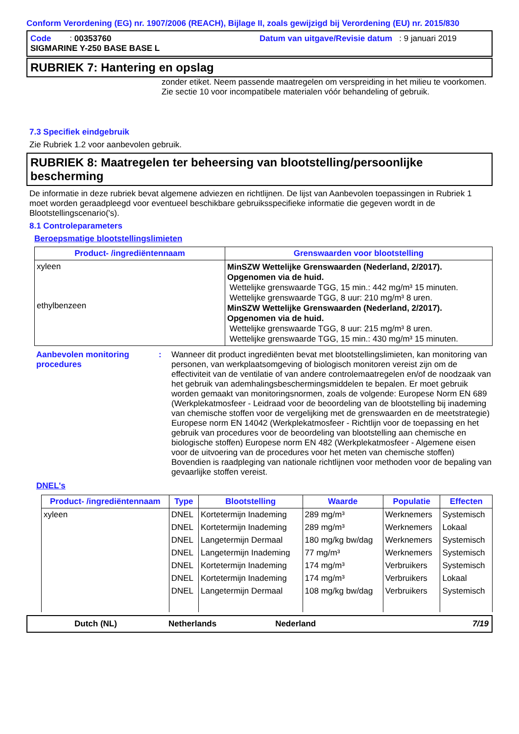Conform Verordening (EG) nr. 1907/2006 (REACH), Bijlage II, zoals gewijzigd bij Verordening (EU) nr. 2015/830
Code : 00353760
Datum van uitgave/Revisie datum : 9 januari 2019
SIGMARINE Y-250 BASE BASE L
RUBRIEK 7: Hantering en opslag
zonder etiket. Neem passende maatregelen om verspreiding in het milieu te voorkomen. Zie sectie 10 voor incompatibele materialen vóór behandeling of gebruik.
7.3 Specifiek eindgebruik
Zie Rubriek 1.2 voor aanbevolen gebruik.
RUBRIEK 8: Maatregelen ter beheersing van blootstelling/persoonlijke bescherming
De informatie in deze rubriek bevat algemene adviezen en richtlijnen. De lijst van Aanbevolen toepassingen in Rubriek 1 moet worden geraadpleegd voor eventueel beschikbare gebruiksspecifieke informatie die gegeven wordt in de Blootstellingscenario('s).
8.1 Controleparameters
Beroepsmatige blootstellingslimieten
| Product- /ingrediëntennaam | Grenswaarden voor blootstelling |
| --- | --- |
| xyleen ethylbenzeen | MinSZW Wettelijke Grenswaarden (Nederland, 2/2017). Opgenomen via de huid. Wettelijke grenswaarde TGG, 15 min.: 442 mg/m³ 15 minuten. Wettelijke grenswaarde TGG, 8 uur: 210 mg/m³ 8 uren. MinSZW Wettelijke Grenswaarden (Nederland, 2/2017). Opgenomen via de huid. Wettelijke grenswaarde TGG, 8 uur: 215 mg/m³ 8 uren. Wettelijke grenswaarde TGG, 15 min.: 430 mg/m³ 15 minuten. |
Aanbevolen monitoring procedures
: Wanneer dit product ingrediënten bevat met blootstellingslimieten, kan monitoring van personen, van werkplaatsomgeving of biologisch monitoren vereist zijn om de effectiviteit van de ventilatie of van andere controlemaatregelen en/of de noodzaak van het gebruik van ademhalingsbeschermingsmiddelen te bepalen. Er moet gebruik worden gemaakt van monitoringsnormen, zoals de volgende: Europese Norm EN 689 (Werkplekatmosfeer - Leidraad voor de beoordeling van de blootstelling bij inademing van chemische stoffen voor de vergelijking met de grenswaarden en de meetstrategie) Europese norm EN 14042 (Werkplekatmosfeer - Richtlijn voor de toepassing en het gebruik van procedures voor de beoordeling van blootstelling aan chemische en biologische stoffen) Europese norm EN 482 (Werkplekatmosfeer - Algemene eisen voor de uitvoering van de procedures voor het meten van chemische stoffen) Bovendien is raadpleging van nationale richtlijnen voor methoden voor de bepaling van gevaarlijke stoffen vereist.
DNEL's
| Product- /ingrediëntennaam | Type | Blootstelling | Waarde | Populatie | Effecten |
| --- | --- | --- | --- | --- | --- |
| xyleen | DNEL | Kortetermijn Inademing | 289 mg/m³ | Werknemers | Systemisch |
| | DNEL | Kortetermijn Inademing | 289 mg/m³ | Werknemers | Lokaal |
| | DNEL | Langetermijn Dermaal | 180 mg/kg bw/dag | Werknemers | Systemisch |
| | DNEL | Langetermijn Inademing | 77 mg/m³ | Werknemers | Systemisch |
| | DNEL | Kortetermijn Inademing | 174 mg/m³ | Verbruikers | Systemisch |
| | DNEL | Kortetermijn Inademing | 174 mg/m³ | Verbruikers | Lokaal |
| | DNEL | Langetermijn Dermaal | 108 mg/kg bw/dag | Verbruikers | Systemisch |
Dutch (NL) Netherlands Nederland 7/19